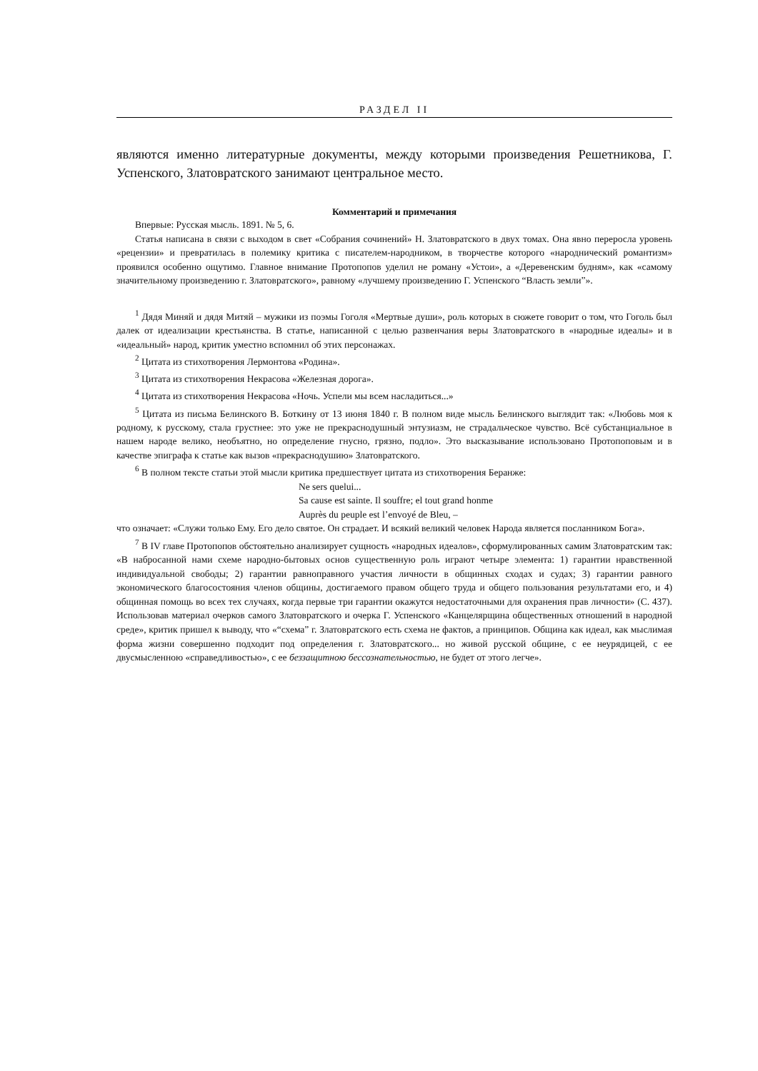РАЗДЕЛ II
являются именно литературные документы, между которыми произведения Решетникова, Г. Успенского, Златовратского занимают центральное место.
Комментарий и примечания
Впервые: Русская мысль. 1891. № 5, 6.
Статья написана в связи с выходом в свет «Собрания сочинений» Н. Златовратского в двух томах. Она явно переросла уровень «рецензии» и превратилась в полемику критика с писателем-народником, в творчестве которого «народнический романтизм» проявился особенно ощутимо. Главное внимание Протопопов уделил не роману «Устои», а «Деревенским будням», как «самому значительному произведению г. Златовратского», равному «лучшему произведению Г. Успенского “Власть земли”».
<sup>1</sup> Дядя Миняй и дядя Митяй – мужики из поэмы Гоголя «Мертвые души», роль которых в сюжете говорит о том, что Гоголь был далек от идеализации крестьянства. В статье, написанной с целью развенчания веры Златовратского в «народные идеалы» и в «идеальный» народ, критик уместно вспомнил об этих персонажах.
<sup>2</sup> Цитата из стихотворения Лермонтова «Родина».
<sup>3</sup> Цитата из стихотворения Некрасова «Железная дорога».
<sup>4</sup> Цитата из стихотворения Некрасова «Ночь. Успели мы всем насладиться...»
<sup>5</sup> Цитата из письма Белинского В. Боткину от 13 июня 1840 г. В полном виде мысль Белинского выглядит так: «Любовь моя к родному, к русскому, стала грустнее: это уже не прекраснодушный энтузиазм, не страдальческое чувство. Всё субстанциальное в нашем народе велико, необъятно, но определение гнусно, грязно, подло». Это высказывание использовано Протопоповым и в качестве эпиграфа к статье как вызов «прекраснодушию» Златовратского.
<sup>6</sup> В полном тексте статьи этой мысли критика предшествует цитата из стихотворения Беранже:
Ne sers quelui...
Sa cause est sainte. Il souffre; el tout grand honme
Auprès du peuple est l’envoyé de Bleu, –
что означает: «Служи только Ему. Его дело святое. Он страдает. И всякий великий человек Народа является посланником Бога».
<sup>7</sup> В IV главе Протопопов обстоятельно анализирует сущность «народных идеалов», сформулированных самим Златовратским так: «В набросанной нами схеме народно-бытовых основ существенную роль играют четыре элемента: 1) гарантии нравственной индивидуальной свободы; 2) гарантии равноправного участия личности в общинных сходах и судах; 3) гарантии равного экономического благосостояния членов общины, достигаемого правом общего труда и общего пользования результатами его, и 4) общинная помощь во всех тех случаях, когда первые три гарантии окажутся недостаточными для охранения прав личности» (С. 437). Использовав материал очерков самого Златовратского и очерка Г. Успенского «Канцелярщина общественных отношений в народной среде», критик пришел к выводу, что «“схема” г. Златовратского есть схема не фактов, а принципов. Община как идеал, как мыслимая форма жизни совершенно подходит под определения г. Златовратского... но живой русской общине, с ее неурядицей, с ее двусмысленною «справедливостью», с ее беззащитною бессознательностью, не будет от этого легче».